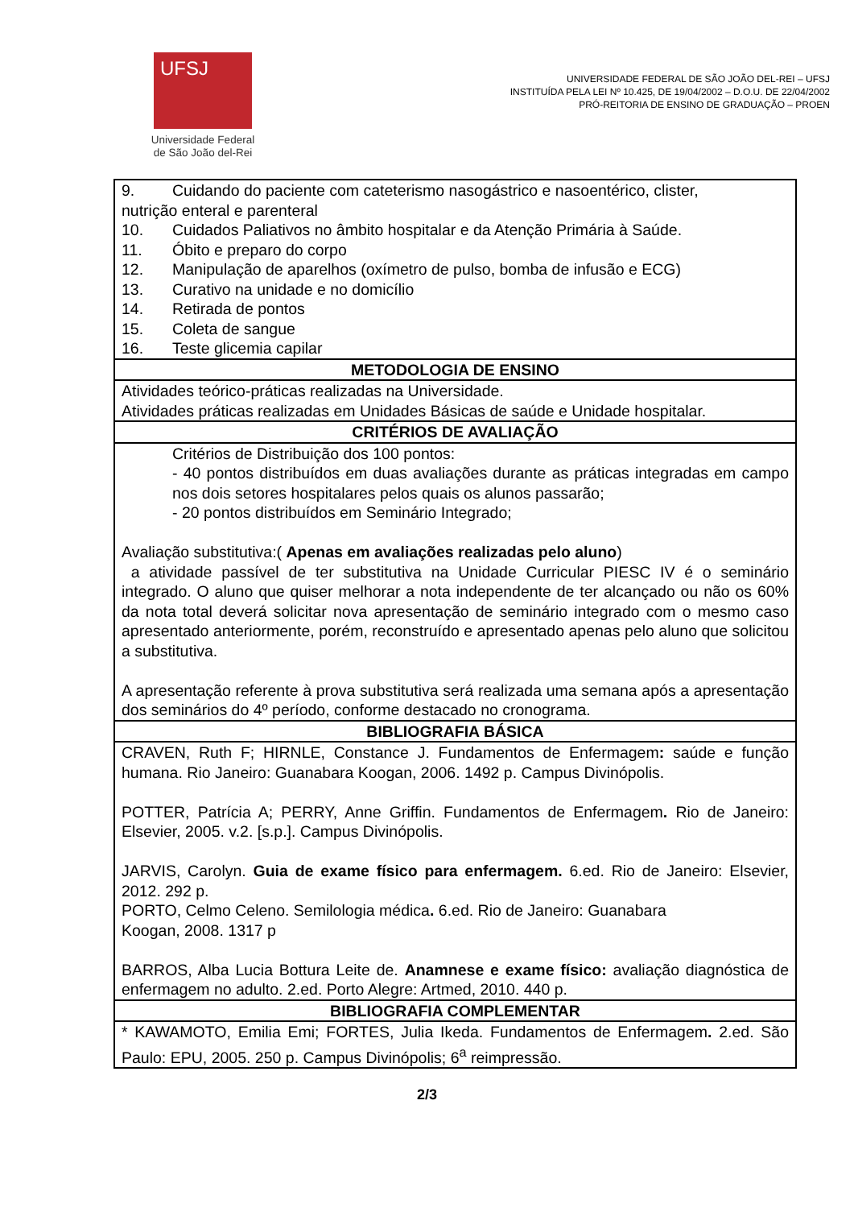UFSJ
Universidade Federal
de São João del-Rei
UNIVERSIDADE FEDERAL DE SÃO JOÃO DEL-REI – UFSJ
INSTITUÍDA PELA LEI Nº 10.425, DE 19/04/2002 – D.O.U. DE 22/04/2002
PRÓ-REITORIA DE ENSINO DE GRADUAÇÃO – PROEN
| 9. Cuidando do paciente com cateterismo nasogástrico e nasoentérico, clister, nutrição enteral e parenteral 10. Cuidados Paliativos no âmbito hospitalar e da Atenção Primária à Saúde. 11. Óbito e preparo do corpo 12. Manipulação de aparelhos (oxímetro de pulso, bomba de infusão e ECG) 13. Curativo na unidade e no domicílio 14. Retirada de pontos 15. Coleta de sangue 16. Teste glicemia capilar |
| METODOLOGIA DE ENSINO |
| Atividades teórico-práticas realizadas na Universidade. Atividades práticas realizadas em Unidades Básicas de saúde e Unidade hospitalar. |
| CRITÉRIOS DE AVALIAÇÃO |
| Critérios de Distribuição dos 100 pontos: - 40 pontos distribuídos em duas avaliações durante as práticas integradas em campo nos dois setores hospitalares pelos quais os alunos passarão; - 20 pontos distribuídos em Seminário Integrado; Avaliação substitutiva:( Apenas em avaliações realizadas pelo aluno ) a atividade passível de ter substitutiva na Unidade Curricular PIESC IV é o seminário integrado. O aluno que quiser melhorar a nota independente de ter alcançado ou não os 60% da nota total deverá solicitar nova apresentação de seminário integrado com o mesmo caso apresentado anteriormente, porém, reconstruído e apresentado apenas pelo aluno que solicitou a substitutiva. A apresentação referente à prova substitutiva será realizada uma semana após a apresentação dos seminários do 4º período, conforme destacado no cronograma. |
| BIBLIOGRAFIA BÁSICA |
| CRAVEN, Ruth F; HIRNLE, Constance J. Fundamentos de Enfermagem : saúde e função humana. Rio Janeiro: Guanabara Koogan, 2006. 1492 p. Campus Divinópolis. POTTER, Patrícia A; PERRY, Anne Griffin. Fundamentos de Enfermagem . Rio de Janeiro: Elsevier, 2005. v.2. [s.p.]. Campus Divinópolis. JARVIS, Carolyn. Guia de exame físico para enfermagem. 6.ed. Rio de Janeiro: Elsevier, 2012. 292 p. PORTO, Celmo Celeno. Semilologia médica . 6.ed. Rio de Janeiro: Guanabara Koogan, 2008. 1317 p BARROS, Alba Lucia Bottura Leite de. Anamnese e exame físico: avaliação diagnóstica de enfermagem no adulto. 2.ed. Porto Alegre: Artmed, 2010. 440 p. |
| BIBLIOGRAFIA COMPLEMENTAR |
| * KAWAMOTO, Emilia Emi; FORTES, Julia Ikeda. Fundamentos de Enfermagem . 2.ed. São Paulo: EPU, 2005. 250 p. Campus Divinópolis; 6<sup>a</sup> reimpressão. |
2/3